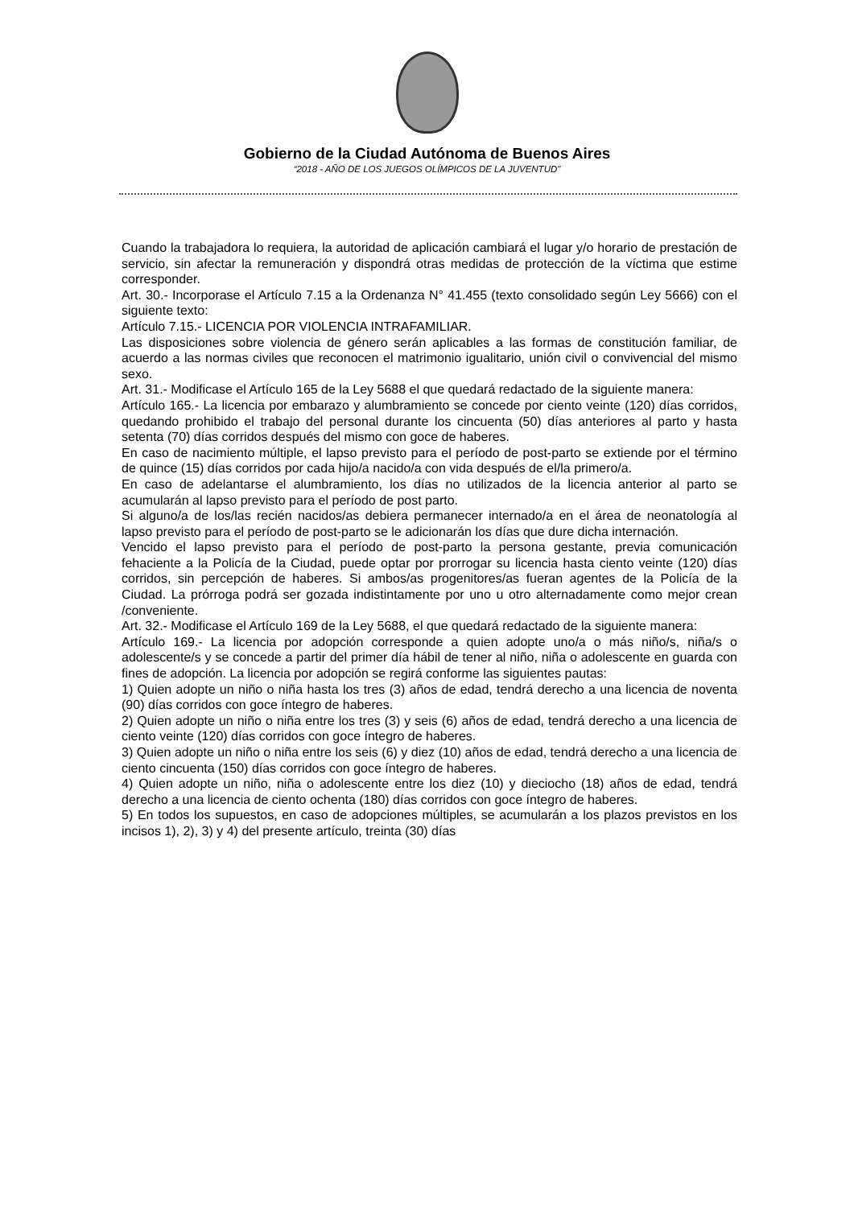Gobierno de la Ciudad Autónoma de Buenos Aires
“2018 - AÑO DE LOS JUEGOS OLÍMPICOS DE LA JUVENTUD"
Cuando la trabajadora lo requiera, la autoridad de aplicación cambiará el lugar y/o horario de prestación de servicio, sin afectar la remuneración y dispondrá otras medidas de protección de la víctima que estime corresponder.
Art. 30.- Incorporase el Artículo 7.15 a la Ordenanza N° 41.455 (texto consolidado según Ley 5666) con el siguiente texto:
Artículo 7.15.- LICENCIA POR VIOLENCIA INTRAFAMILIAR.
Las disposiciones sobre violencia de género serán aplicables a las formas de constitución familiar, de acuerdo a las normas civiles que reconocen el matrimonio igualitario, unión civil o convivencial del mismo sexo.
Art. 31.- Modificase el Artículo 165 de la Ley 5688 el que quedará redactado de la siguiente manera:
Artículo 165.- La licencia por embarazo y alumbramiento se concede por ciento veinte (120) días corridos, quedando prohibido el trabajo del personal durante los cincuenta (50) días anteriores al parto y hasta setenta (70) días corridos después del mismo con goce de haberes.
En caso de nacimiento múltiple, el lapso previsto para el período de post-parto se extiende por el término de quince (15) días corridos por cada hijo/a nacido/a con vida después de el/la primero/a.
En caso de adelantarse el alumbramiento, los días no utilizados de la licencia anterior al parto se acumularán al lapso previsto para el período de post parto.
Si alguno/a de los/las recién nacidos/as debiera permanecer internado/a en el área de neonatología al lapso previsto para el período de post-parto se le adicionarán los días que dure dicha internación.
Vencido el lapso previsto para el período de post-parto la persona gestante, previa comunicación fehaciente a la Policía de la Ciudad, puede optar por prorrogar su licencia hasta ciento veinte (120) días corridos, sin percepción de haberes. Si ambos/as progenitores/as fueran agentes de la Policía de la Ciudad. La prórroga podrá ser gozada indistintamente por uno u otro alternadamente como mejor crean /conveniente.
Art. 32.- Modificase el Artículo 169 de la Ley 5688, el que quedará redactado de la siguiente manera:
Artículo 169.- La licencia por adopción corresponde a quien adopte uno/a o más niño/s, niña/s o adolescente/s y se concede a partir del primer día hábil de tener al niño, niña o adolescente en guarda con fines de adopción. La licencia por adopción se regirá conforme las siguientes pautas:
1) Quien adopte un niño o niña hasta los tres (3) años de edad, tendrá derecho a una licencia de noventa (90) días corridos con goce íntegro de haberes.
2) Quien adopte un niño o niña entre los tres (3) y seis (6) años de edad, tendrá derecho a una licencia de ciento veinte (120) días corridos con goce íntegro de haberes.
3) Quien adopte un niño o niña entre los seis (6) y diez (10) años de edad, tendrá derecho a una licencia de ciento cincuenta (150) días corridos con goce íntegro de haberes.
4) Quien adopte un niño, niña o adolescente entre los diez (10) y dieciocho (18) años de edad, tendrá derecho a una licencia de ciento ochenta (180) días corridos con goce íntegro de haberes.
5) En todos los supuestos, en caso de adopciones múltiples, se acumularán a los plazos previstos en los incisos 1), 2), 3) y 4) del presente artículo, treinta (30) días